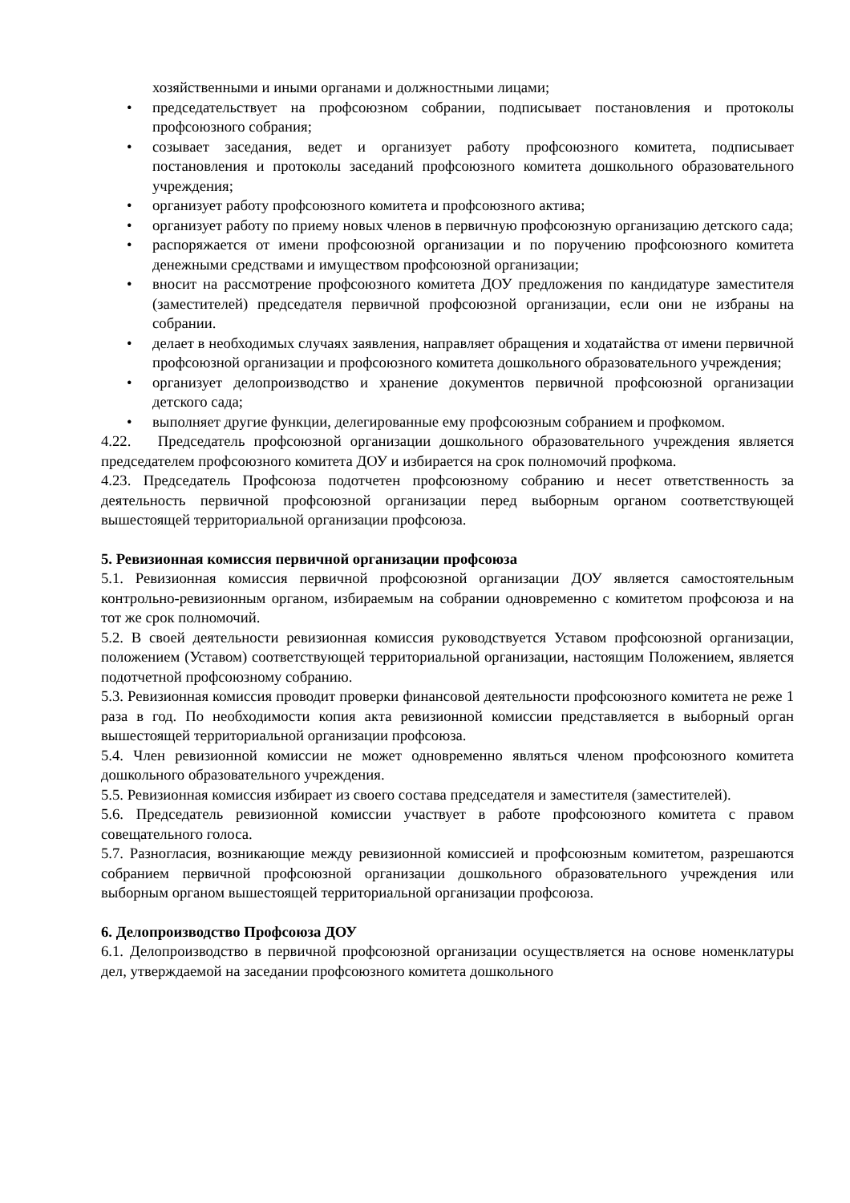хозяйственными и иными органами и должностными лицами;
• председательствует на профсоюзном собрании, подписывает постановления и протоколы профсоюзного собрания;
• созывает заседания, ведет и организует работу профсоюзного комитета, подписывает постановления и протоколы заседаний профсоюзного комитета дошкольного образовательного учреждения;
• организует работу профсоюзного комитета и профсоюзного актива;
• организует работу по приему новых членов в первичную профсоюзную организацию детского сада;
• распоряжается от имени профсоюзной организации и по поручению профсоюзного комитета денежными средствами и имуществом профсоюзной организации;
• вносит на рассмотрение профсоюзного комитета ДОУ предложения по кандидатуре заместителя (заместителей) председателя первичной профсоюзной организации, если они не избраны на собрании.
• делает в необходимых случаях заявления, направляет обращения и ходатайства от имени первичной профсоюзной организации и профсоюзного комитета дошкольного образовательного учреждения;
• организует делопроизводство и хранение документов первичной профсоюзной организации детского сада;
• выполняет другие функции, делегированные ему профсоюзным собранием и профкомом.
4.22. Председатель профсоюзной организации дошкольного образовательного учреждения является председателем профсоюзного комитета ДОУ и избирается на срок полномочий профкома.
4.23. Председатель Профсоюза подотчетен профсоюзному собранию и несет ответственность за деятельность первичной профсоюзной организации перед выборным органом соответствующей вышестоящей территориальной организации профсоюза.
5. Ревизионная комиссия первичной организации профсоюза
5.1. Ревизионная комиссия первичной профсоюзной организации ДОУ является самостоятельным контрольно-ревизионным органом, избираемым на собрании одновременно с комитетом профсоюза и на тот же срок полномочий.
5.2. В своей деятельности ревизионная комиссия руководствуется Уставом профсоюзной организации, положением (Уставом) соответствующей территориальной организации, настоящим Положением, является подотчетной профсоюзному собранию.
5.3. Ревизионная комиссия проводит проверки финансовой деятельности профсоюзного комитета не реже 1 раза в год. По необходимости копия акта ревизионной комиссии представляется в выборный орган вышестоящей территориальной организации профсоюза.
5.4. Член ревизионной комиссии не может одновременно являться членом профсоюзного комитета дошкольного образовательного учреждения.
5.5. Ревизионная комиссия избирает из своего состава председателя и заместителя (заместителей).
5.6. Председатель ревизионной комиссии участвует в работе профсоюзного комитета с правом совещательного голоса.
5.7. Разногласия, возникающие между ревизионной комиссией и профсоюзным комитетом, разрешаются собранием первичной профсоюзной организации дошкольного образовательного учреждения или выборным органом вышестоящей территориальной организации профсоюза.
6. Делопроизводство Профсоюза ДОУ
6.1. Делопроизводство в первичной профсоюзной организации осуществляется на основе номенклатуры дел, утверждаемой на заседании профсоюзного комитета дошкольного